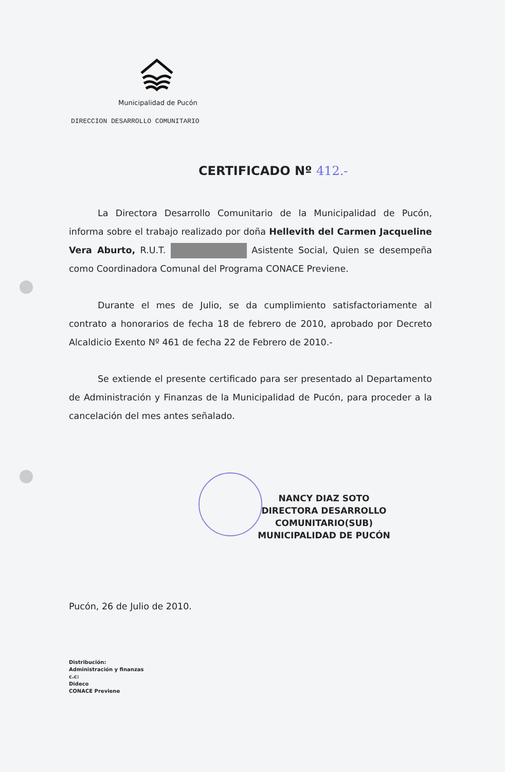Municipalidad de Pucón
DIRECCION DESARROLLO COMUNITARIO
CERTIFICADO Nº 412.-
La Directora Desarrollo Comunitario de la Municipalidad de Pucón, informa sobre el trabajo realizado por doña Hellevith del Carmen Jacqueline Vera Aburto, R.U.T. Asistente Social, Quien se desempeña como Coordinadora Comunal del Programa CONACE Previene.
Durante el mes de Julio, se da cumplimiento satisfactoriamente al contrato a honorarios de fecha 18 de febrero de 2010, aprobado por Decreto Alcaldicio Exento Nº 461 de fecha 22 de Febrero de 2010.-
Se extiende el presente certificado para ser presentado al Departamento de Administración y Finanzas de la Municipalidad de Pucón, para proceder a la cancelación del mes antes señalado.
NANCY DIAZ SOTO
DIRECTORA DESARROLLO COMUNITARIO(SUB)
MUNICIPALIDAD DE PUCÓN
Pucón, 26 de Julio de 2010.
Distribución:
Administración y finanzas
c.c:
Dideco
CONACE Previene